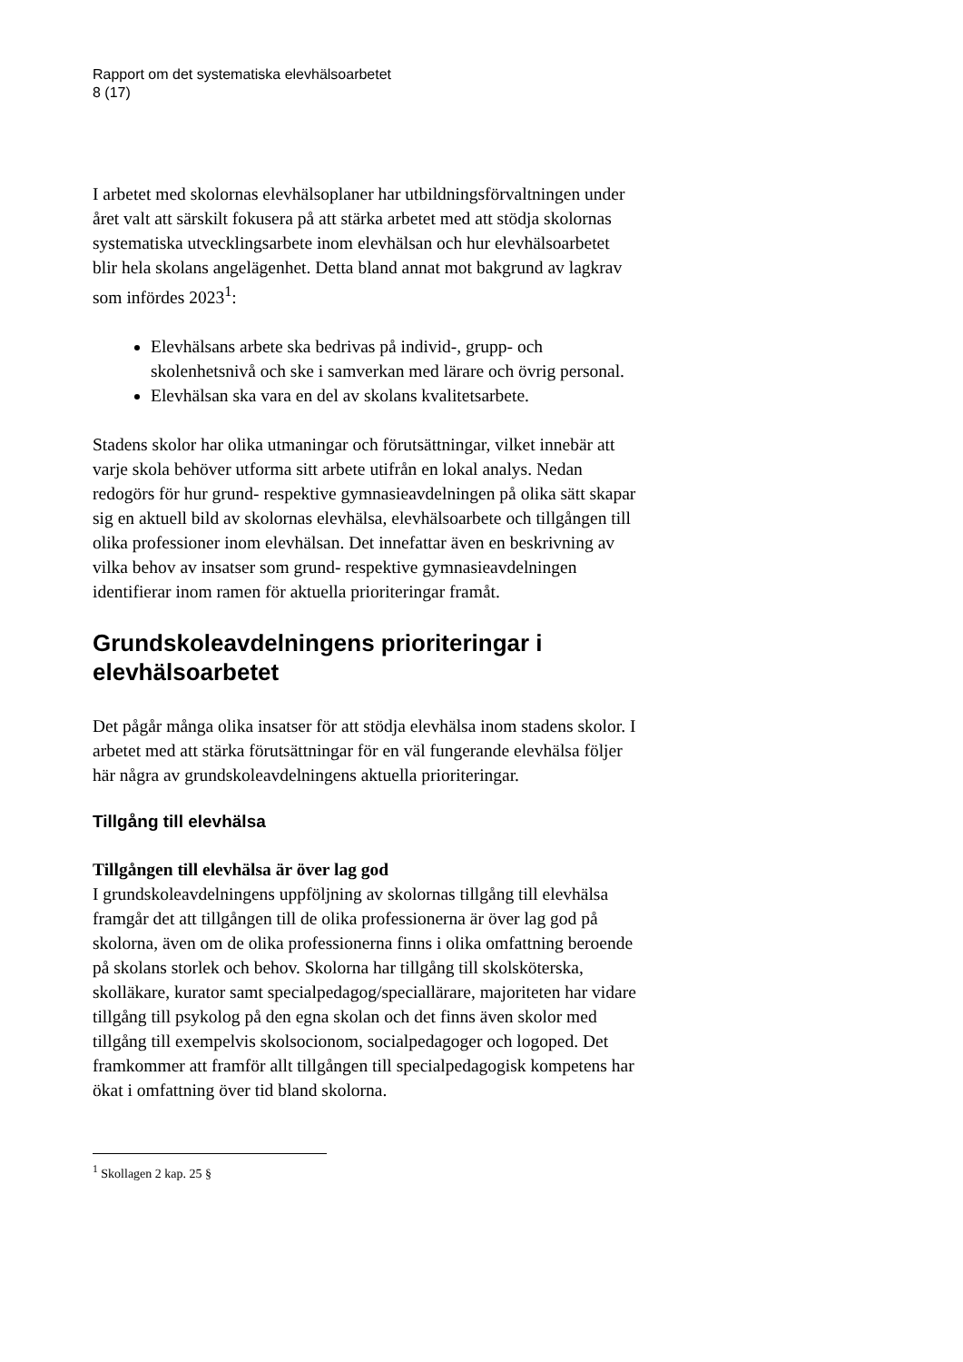Rapport om det systematiska elevhälsoarbetet
8 (17)
I arbetet med skolornas elevhälsoplaner har utbildningsförvaltningen under året valt att särskilt fokusera på att stärka arbetet med att stödja skolornas systematiska utvecklingsarbete inom elevhälsan och hur elevhälsoarbetet blir hela skolans angelägenhet. Detta bland annat mot bakgrund av lagkrav som infördes 2023<sup>1</sup>:
Elevhälsans arbete ska bedrivas på individ-, grupp- och skolenhetsnivå och ske i samverkan med lärare och övrig personal.
Elevhälsan ska vara en del av skolans kvalitetsarbete.
Stadens skolor har olika utmaningar och förutsättningar, vilket innebär att varje skola behöver utforma sitt arbete utifrån en lokal analys. Nedan redogörs för hur grund- respektive gymnasieavdelningen på olika sätt skapar sig en aktuell bild av skolornas elevhälsa, elevhälsoarbete och tillgången till olika professioner inom elevhälsan. Det innefattar även en beskrivning av vilka behov av insatser som grund- respektive gymnasieavdelningen identifierar inom ramen för aktuella prioriteringar framåt.
Grundskoleavdelningens prioriteringar i elevhälsoarbetet
Det pågår många olika insatser för att stödja elevhälsa inom stadens skolor. I arbetet med att stärka förutsättningar för en väl fungerande elevhälsa följer här några av grundskoleavdelningens aktuella prioriteringar.
Tillgång till elevhälsa
Tillgången till elevhälsa är över lag god
I grundskoleavdelningens uppföljning av skolornas tillgång till elevhälsa framgår det att tillgången till de olika professionerna är över lag god på skolorna, även om de olika professionerna finns i olika omfattning beroende på skolans storlek och behov. Skolorna har tillgång till skolsköterska, skolläkare, kurator samt specialpedagog/speciallärare, majoriteten har vidare tillgång till psykolog på den egna skolan och det finns även skolor med tillgång till exempelvis skolsocionom, socialpedagoger och logoped. Det framkommer att framför allt tillgången till specialpedagogisk kompetens har ökat i omfattning över tid bland skolorna.
<sup>1</sup> Skollagen 2 kap. 25 §